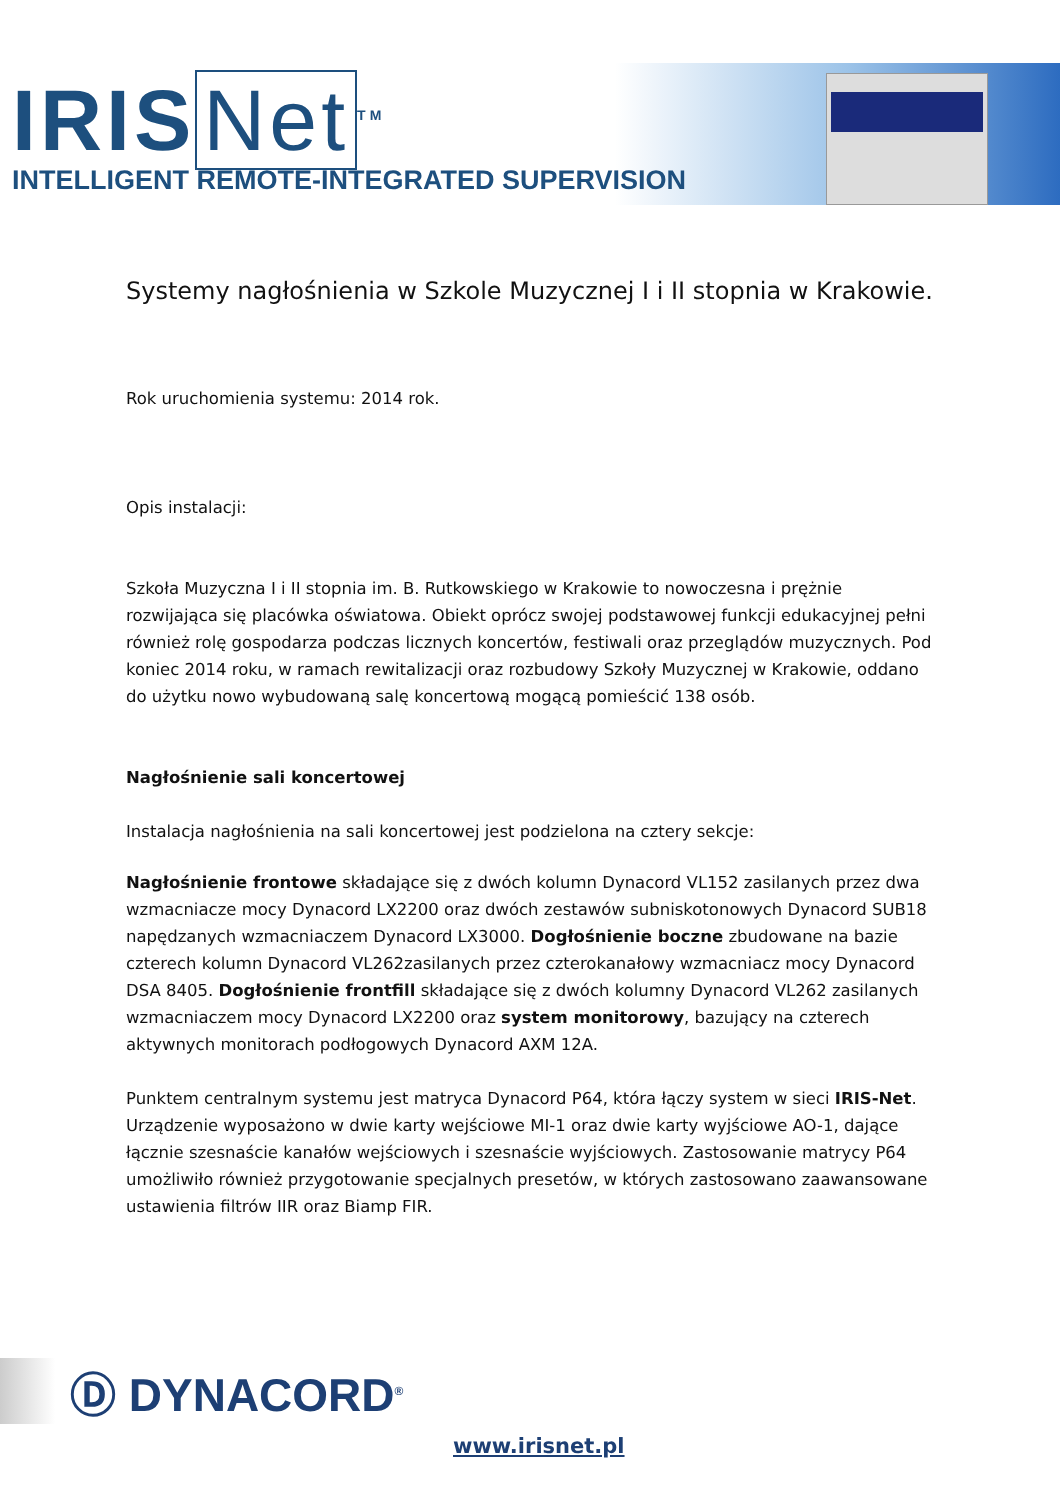IRIS Net<sup>TM</sup>
INTELLIGENT REMOTE-INTEGRATED SUPERVISION
Systemy nagłośnienia w Szkole Muzycznej I i II stopnia w Krakowie.
Rok uruchomienia systemu: 2014 rok.
Opis instalacji:
Szkoła Muzyczna I i II stopnia im. B. Rutkowskiego w Krakowie to nowoczesna i prężnie rozwijająca się placówka oświatowa. Obiekt oprócz swojej podstawowej funkcji edukacyjnej pełni również rolę gospodarza podczas licznych koncertów, festiwali oraz przeglądów muzycznych. Pod koniec 2014 roku, w ramach rewitalizacji oraz rozbudowy Szkoły Muzycznej w Krakowie, oddano do użytku nowo wybudowaną salę koncertową mogącą pomieścić 138 osób.
Nagłośnienie sali koncertowej
Instalacja nagłośnienia na sali koncertowej jest podzielona na cztery sekcje:
Nagłośnienie frontowe składające się z dwóch kolumn Dynacord VL152 zasilanych przez dwa wzmacniacze mocy Dynacord LX2200 oraz dwóch zestawów subniskotonowych Dynacord SUB18 napędzanych wzmacniaczem Dynacord LX3000. Dogłośnienie boczne zbudowane na bazie czterech kolumn Dynacord VL262zasilanych przez czterokanałowy wzmacniacz mocy Dynacord DSA 8405. Dogłośnienie frontfill składające się z dwóch kolumny Dynacord VL262 zasilanych wzmacniaczem mocy Dynacord LX2200 oraz system monitorowy, bazujący na czterech aktywnych monitorach podłogowych Dynacord AXM 12A.
Punktem centralnym systemu jest matryca Dynacord P64, która łączy system w sieci IRIS-Net. Urządzenie wyposażono w dwie karty wejściowe MI-1 oraz dwie karty wyjściowe AO-1, dające łącznie szesnaście kanałów wejściowych i szesnaście wyjściowych. Zastosowanie matrycy P64 umożliwiło również przygotowanie specjalnych presetów, w których zastosowano zaawansowane ustawienia filtrów IIR oraz Biamp FIR.
Ⓓ DYNACORD<sup>®</sup>
www.irisnet.pl